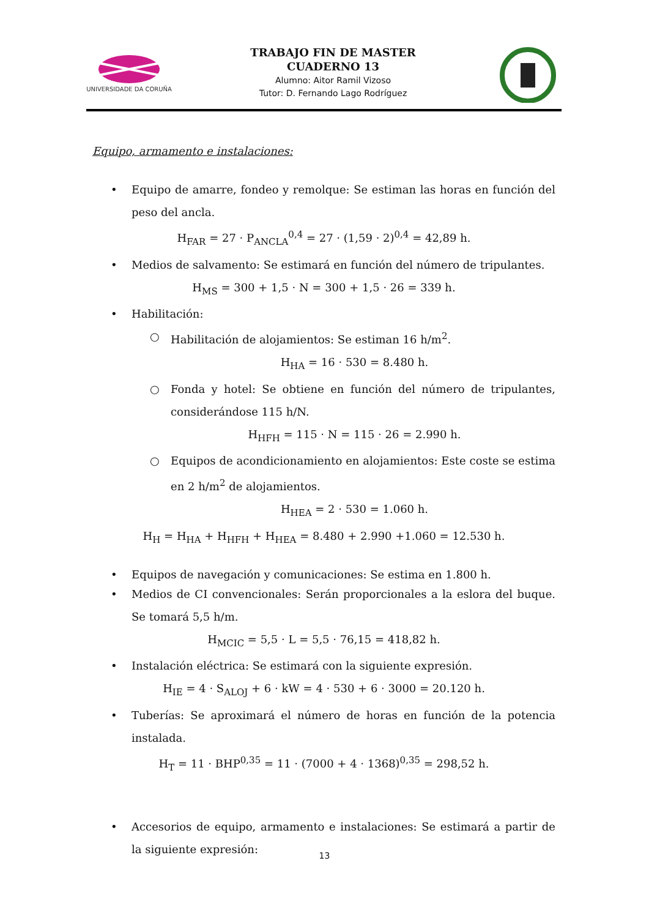UNIVERSIDADE DA CORUÑA
TRABAJO FIN DE MASTER
CUADERNO 13
Alumno: Aitor Ramil Vizoso
Tutor: D. Fernando Lago Rodríguez
Equipo, armamento e instalaciones:
• Equipo de amarre, fondeo y remolque: Se estiman las horas en función del peso del ancla.
H<sub>FAR</sub> = 27 · P<sub>ANCLA</sub><sup>0,4</sup> = 27 · (1,59 · 2)<sup>0,4</sup> = 42,89 h.
• Medios de salvamento: Se estimará en función del número de tripulantes.
H<sub>MS</sub> = 300 + 1,5 · N = 300 + 1,5 · 26 = 339 h.
• Habilitación:
○ Habilitación de alojamientos: Se estiman 16 h/m<sup>2</sup>.
H<sub>HA</sub> = 16 · 530 = 8.480 h.
○ Fonda y hotel: Se obtiene en función del número de tripulantes, considerándose 115 h/N.
H<sub>HFH</sub> = 115 · N = 115 · 26 = 2.990 h.
○ Equipos de acondicionamiento en alojamientos: Este coste se estima en 2 h/m<sup>2</sup> de alojamientos.
H<sub>HEA</sub> = 2 · 530 = 1.060 h.
H<sub>H</sub> = H<sub>HA</sub> + H<sub>HFH</sub> + H<sub>HEA</sub> = 8.480 + 2.990 +1.060 = 12.530 h.
• Equipos de navegación y comunicaciones: Se estima en 1.800 h.
• Medios de CI convencionales: Serán proporcionales a la eslora del buque. Se tomará 5,5 h/m.
H<sub>MCIC</sub> = 5,5 · L = 5,5 · 76,15 = 418,82 h.
• Instalación eléctrica: Se estimará con la siguiente expresión.
H<sub>IE</sub> = 4 · S<sub>ALOJ</sub> + 6 · kW = 4 · 530 + 6 · 3000 = 20.120 h.
• Tuberías: Se aproximará el número de horas en función de la potencia instalada.
H<sub>T</sub> = 11 · BHP<sup>0,35</sup> = 11 · (7000 + 4 · 1368)<sup>0,35</sup> = 298,52 h.
• Accesorios de equipo, armamento e instalaciones: Se estimará a partir de la siguiente expresión:
13